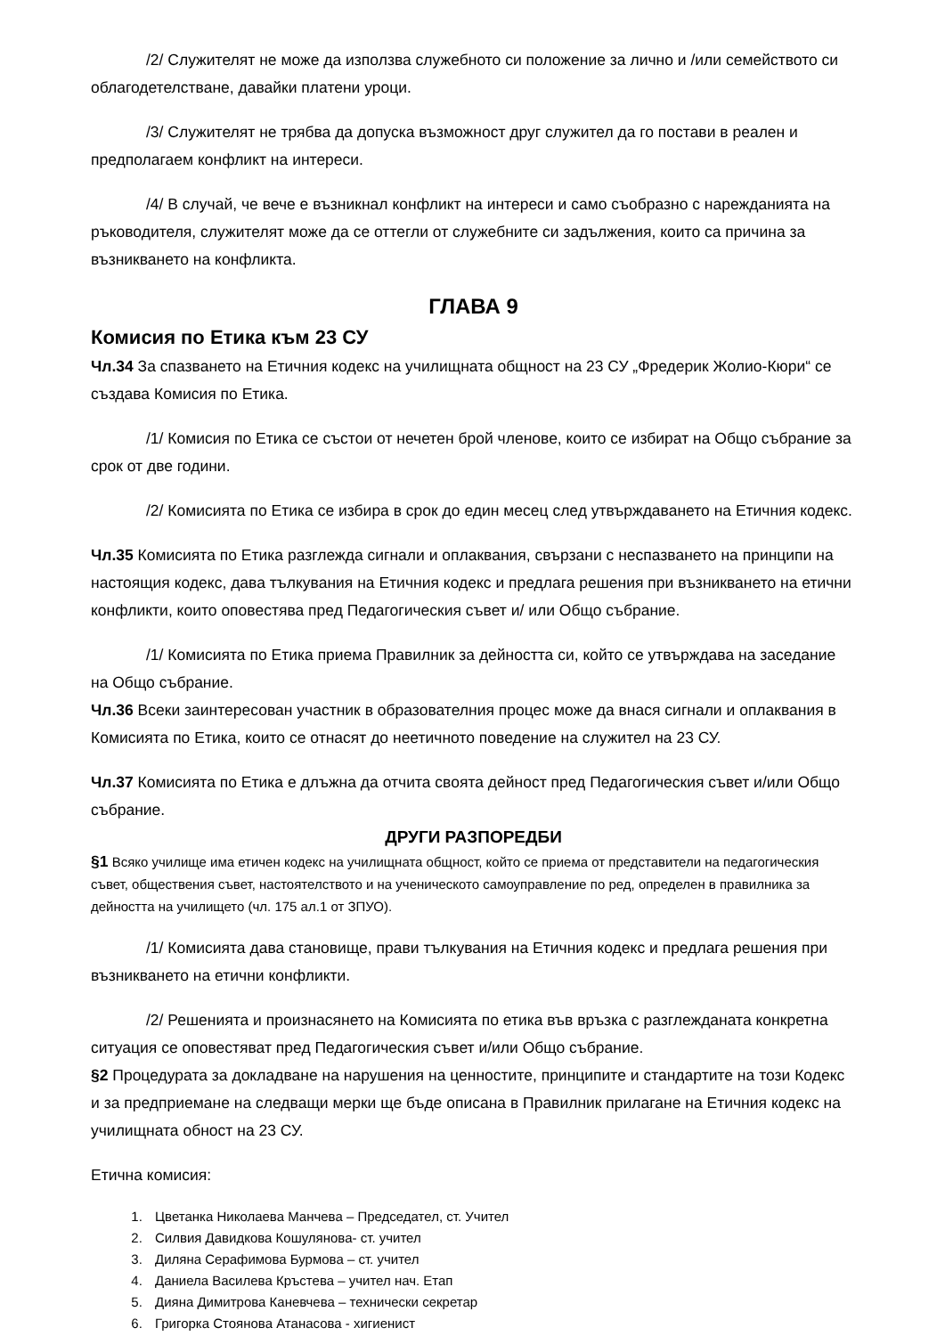/2/ Служителят не може да използва служебното си положение за лично и /или семейството си облагодетелстване, давайки платени уроци.
/3/ Служителят не трябва да допуска възможност друг служител да го постави в реален и предполагаем конфликт на интереси.
/4/ В случай, че вече е възникнал конфликт на интереси и само съобразно с нарежданията на ръководителя, служителят може да се оттегли от служебните си задължения, които са причина за възникването на конфликта.
ГЛАВА 9
Комисия по Етика към 23 СУ
Чл.34 За спазването на Етичния кодекс на училищната общност на 23 СУ „Фредерик Жолио-Кюри“ се създава Комисия по Етика.
/1/ Комисия по Етика се състои от нечетен брой членове, които се избират на Общо събрание за срок от две години.
/2/ Комисията по Етика се избира в срок до един месец след утвърждаването на Етичния кодекс.
Чл.35 Комисията по Етика разглежда сигнали и оплаквания, свързани с неспазването на принципи на настоящия кодекс, дава тълкувания на Етичния кодекс и предлага решения при възникването на етични конфликти, които оповестява пред Педагогическия съвет и/ или Общо събрание.
/1/ Комисията по Етика приема Правилник за дейността си, който се утвърждава на заседание на Общо събрание.
Чл.36 Всеки заинтересован участник в образователния процес може да внася сигнали и оплаквания в Комисията по Етика, които се отнасят до неетичното поведение на служител на 23 СУ.
Чл.37 Комисията по Етика е длъжна да отчита своята дейност пред Педагогическия съвет и/или Общо събрание.
ДРУГИ РАЗПОРЕДБИ
§1 Всяко училище има етичен кодекс на училищната общност, който се приема от представители на педагогическия съвет, обществения съвет, настоятелството и на ученическото самоуправление по ред, определен в правилника за дейността на училището (чл. 175 ал.1 от ЗПУО).
/1/ Комисията дава становище, прави тълкувания на Етичния кодекс и предлага решения при възникването на етични конфликти.
/2/ Решенията и произнасянето на Комисията по етика във връзка с разглежданата конкретна ситуация се оповестяват пред Педагогическия съвет и/или Общо събрание.
§2 Процедурата за докладване на нарушения на ценностите, принципите и стандартите на този Кодекс и за предприемане на следващи мерки ще бъде описана в Правилник прилагане на Етичния кодекс на училищната обност на 23 СУ.
Етична комисия:
1. Цветанка Николаева Манчева – Председател, ст. Учител
2. Силвия Давидкова Кошулянова- ст. учител
3. Диляна Серафимова Бурмова – ст. учител
4. Даниела Василева Кръстева – учител нач. Етап
5. Дияна Димитрова Каневчева – технически секретар
6. Григорка Стоянова Атанасова - хигиенист